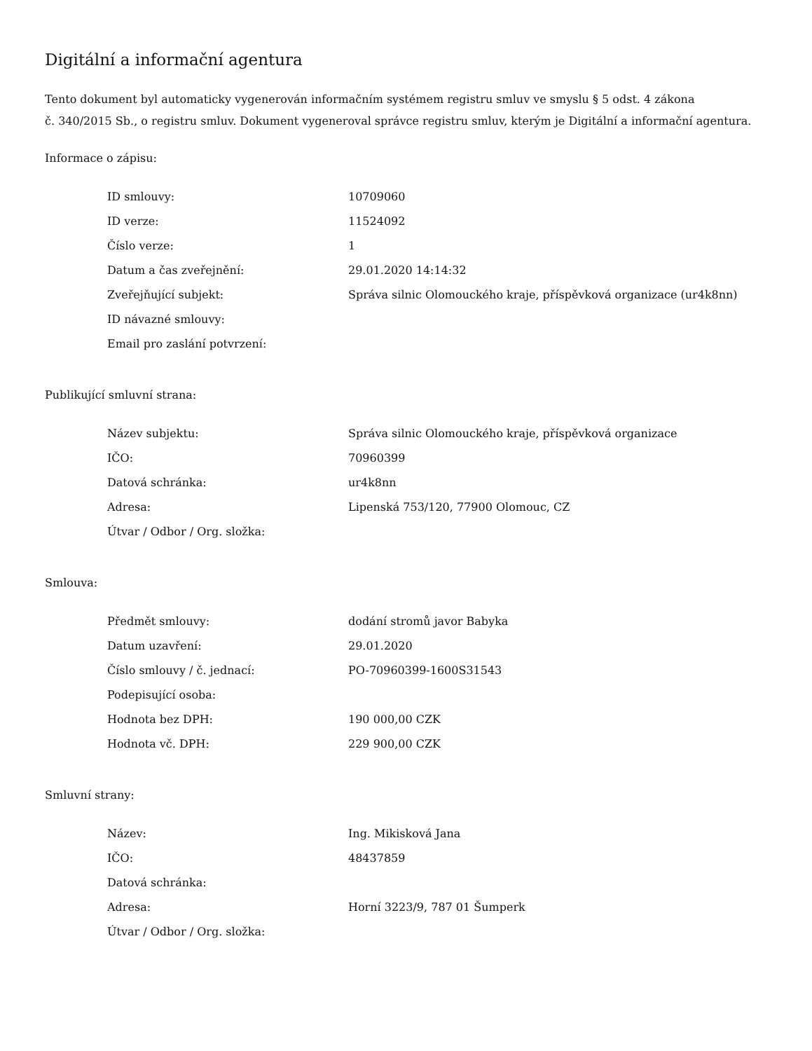Digitální a informační agentura
Tento dokument byl automaticky vygenerován informačním systémem registru smluv ve smyslu § 5 odst. 4 zákona
č. 340/2015 Sb., o registru smluv. Dokument vygeneroval správce registru smluv, kterým je Digitální a informační agentura.
Informace o zápisu:
| ID smlouvy: | 10709060 |
| ID verze: | 11524092 |
| Číslo verze: | 1 |
| Datum a čas zveřejnění: | 29.01.2020 14:14:32 |
| Zveřejňující subjekt: | Správa silnic Olomouckého kraje, příspěvková organizace (ur4k8nn) |
| ID návazné smlouvy: | |
| Email pro zaslání potvrzení: | |
Publikující smluvní strana:
| Název subjektu: | Správa silnic Olomouckého kraje, příspěvková organizace |
| IČO: | 70960399 |
| Datová schránka: | ur4k8nn |
| Adresa: | Lipenská 753/120, 77900 Olomouc, CZ |
| Útvar / Odbor / Org. složka: | |
Smlouva:
| Předmět smlouvy: | dodání stromů javor Babyka |
| Datum uzavření: | 29.01.2020 |
| Číslo smlouvy / č. jednací: | PO-70960399-1600S31543 |
| Podepisující osoba: | |
| Hodnota bez DPH: | 190 000,00 CZK |
| Hodnota vč. DPH: | 229 900,00 CZK |
Smluvní strany:
| Název: | Ing. Mikisková Jana |
| IČO: | 48437859 |
| Datová schránka: | |
| Adresa: | Horní 3223/9, 787 01 Šumperk |
| Útvar / Odbor / Org. složka: | |